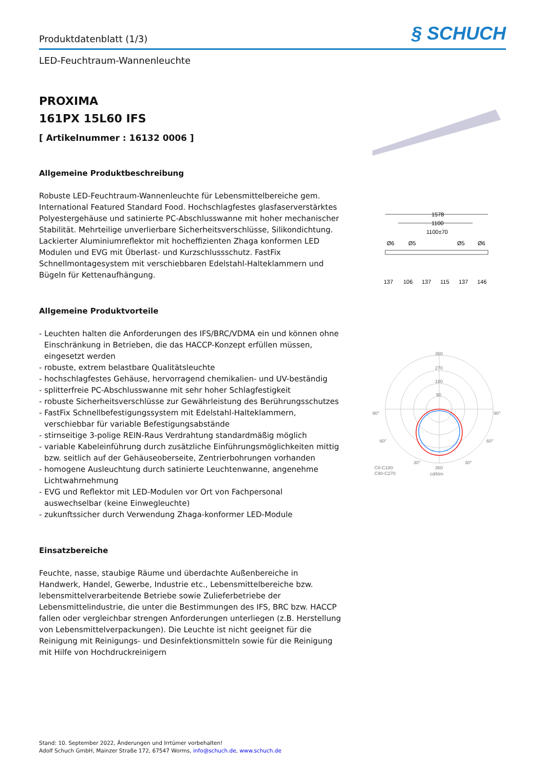Produktdatenblatt (1/3)
§ SCHUCH
LED-Feuchtraum-Wannenleuchte
PROXIMA
161PX 15L60 IFS
[ Artikelnummer : 16132 0006 ]
Allgemeine Produktbeschreibung
Robuste LED-Feuchtraum-Wannenleuchte für Lebensmittelbereiche gem. International Featured Standard Food. Hochschlagfestes glasfaserverstärktes Polyestergehäuse und satinierte PC-Abschlusswanne mit hoher mechanischer Stabilität. Mehrteilige unverlierbare Sicherheitsverschlüsse, Silikondichtung. Lackierter Aluminiumreflektor mit hocheffizienten Zhaga konformen LED Modulen und EVG mit Überlast- und Kurzschlussschutz. FastFix Schnellmontagesystem mit verschiebbaren Edelstahl-Halteklammern und Bügeln für Kettenaufhängung.
Allgemeine Produktvorteile
- Leuchten halten die Anforderungen des IFS/BRC/VDMA ein und können ohne Einschränkung in Betrieben, die das HACCP-Konzept erfüllen müssen, eingesetzt werden
- robuste, extrem belastbare Qualitätsleuchte
- hochschlagfestes Gehäuse, hervorragend chemikalien- und UV-beständig
- splitterfreie PC-Abschlusswanne mit sehr hoher Schlagfestigkeit
- robuste Sicherheitsverschlüsse zur Gewährleistung des Berührungsschutzes
- FastFix Schnellbefestigungssystem mit Edelstahl-Halteklammern, verschiebbar für variable Befestigungsabstände
- stirnseitige 3-polige REIN-Raus Verdrahtung standardmäßig möglich
- variable Kabeleinführung durch zusätzliche Einführungsmöglichkeiten mittig bzw. seitlich auf der Gehäuseoberseite, Zentrierbohrungen vorhanden
- homogene Ausleuchtung durch satinierte Leuchtenwanne, angenehme Lichtwahrnehmung
- EVG und Reflektor mit LED-Modulen vor Ort von Fachpersonal auswechselbar (keine Einwegleuchte)
- zukunftssicher durch Verwendung Zhaga-konformer LED-Module
Einsatzbereiche
Feuchte, nasse, staubige Räume und überdachte Außenbereiche in Handwerk, Handel, Gewerbe, Industrie etc., Lebensmittelbereiche bzw. lebensmittelverarbeitende Betriebe sowie Zulieferbetriebe der Lebensmittelindustrie, die unter die Bestimmungen des IFS, BRC bzw. HACCP fallen oder vergleichbar strengen Anforderungen unterliegen (z.B. Herstellung von Lebensmittelverpackungen). Die Leuchte ist nicht geeignet für die Reinigung mit Reinigungs- und Desinfektionsmitteln sowie für die Reinigung mit Hilfe von Hochdruckreinigern
1578
1100
1100±70
Ø6
Ø5
Ø5
Ø6
137
137
137
106
115
146
360
270
180
90
90°
90°
60°
60°
30°
30°
C0-C180
C90-C270
360
cd/klm
Stand: 10. September 2022, Änderungen und Irrtümer vorbehalten!
Adolf Schuch GmbH, Mainzer Straße 172, 67547 Worms, info@schuch.de, www.schuch.de